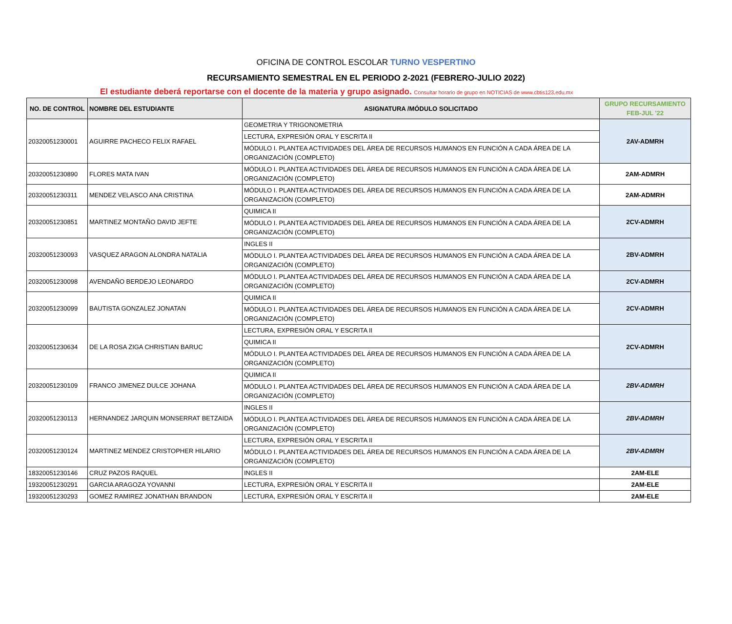OFICINA DE CONTROL ESCOLAR TURNO VESPERTINO
RECURSAMIENTO SEMESTRAL EN EL PERIODO 2-2021 (FEBRERO-JULIO 2022)
El estudiante deberá reportarse con el docente de la materia y grupo asignado. Consultar horario de grupo en NOTICIAS de www.cbtis123.edu.mx
| NO. DE CONTROL | NOMBRE DEL ESTUDIANTE | ASIGNATURA /MÓDULO SOLICITADO | GRUPO RECURSAMIENTO FEB-JUL '22 |
| --- | --- | --- | --- |
| 20320051230001 | AGUIRRE PACHECO FELIX RAFAEL | GEOMETRIA Y TRIGONOMETRIA | 2AV-ADMRH |
| | | LECTURA, EXPRESIÓN ORAL Y ESCRITA II | |
| | | MÓDULO I. PLANTEA ACTIVIDADES DEL ÁREA DE RECURSOS HUMANOS EN FUNCIÓN A CADA ÁREA DE LA ORGANIZACIÓN (COMPLETO) | |
| 20320051230890 | FLORES MATA IVAN | MÓDULO I. PLANTEA ACTIVIDADES DEL ÁREA DE RECURSOS HUMANOS EN FUNCIÓN A CADA ÁREA DE LA ORGANIZACIÓN (COMPLETO) | 2AM-ADMRH |
| 20320051230311 | MENDEZ VELASCO ANA CRISTINA | MÓDULO I. PLANTEA ACTIVIDADES DEL ÁREA DE RECURSOS HUMANOS EN FUNCIÓN A CADA ÁREA DE LA ORGANIZACIÓN (COMPLETO) | 2AM-ADMRH |
| 20320051230851 | MARTINEZ MONTAÑO DAVID JEFTE | QUIMICA II | 2CV-ADMRH |
| | | MÓDULO I. PLANTEA ACTIVIDADES DEL ÁREA DE RECURSOS HUMANOS EN FUNCIÓN A CADA ÁREA DE LA ORGANIZACIÓN (COMPLETO) | |
| 20320051230093 | VASQUEZ ARAGON ALONDRA NATALIA | INGLES II | 2BV-ADMRH |
| | | MÓDULO I. PLANTEA ACTIVIDADES DEL ÁREA DE RECURSOS HUMANOS EN FUNCIÓN A CADA ÁREA DE LA ORGANIZACIÓN (COMPLETO) | |
| 20320051230098 | AVENDAÑO BERDEJO LEONARDO | MÓDULO I. PLANTEA ACTIVIDADES DEL ÁREA DE RECURSOS HUMANOS EN FUNCIÓN A CADA ÁREA DE LA ORGANIZACIÓN (COMPLETO) | 2CV-ADMRH |
| 20320051230099 | BAUTISTA GONZALEZ JONATAN | QUIMICA II | 2CV-ADMRH |
| | | MÓDULO I. PLANTEA ACTIVIDADES DEL ÁREA DE RECURSOS HUMANOS EN FUNCIÓN A CADA ÁREA DE LA ORGANIZACIÓN (COMPLETO) | |
| 20320051230634 | DE LA ROSA ZIGA CHRISTIAN BARUC | LECTURA, EXPRESIÓN ORAL Y ESCRITA II | 2CV-ADMRH |
| | | QUIMICA II | |
| | | MÓDULO I. PLANTEA ACTIVIDADES DEL ÁREA DE RECURSOS HUMANOS EN FUNCIÓN A CADA ÁREA DE LA ORGANIZACIÓN (COMPLETO) | |
| 20320051230109 | FRANCO JIMENEZ DULCE JOHANA | QUIMICA II | 2BV-ADMRH |
| | | MÓDULO I. PLANTEA ACTIVIDADES DEL ÁREA DE RECURSOS HUMANOS EN FUNCIÓN A CADA ÁREA DE LA ORGANIZACIÓN (COMPLETO) | |
| 20320051230113 | HERNANDEZ JARQUIN MONSERRAT BETZAIDA | INGLES II | 2BV-ADMRH |
| | | MÓDULO I. PLANTEA ACTIVIDADES DEL ÁREA DE RECURSOS HUMANOS EN FUNCIÓN A CADA ÁREA DE LA ORGANIZACIÓN (COMPLETO) | |
| 20320051230124 | MARTINEZ MENDEZ CRISTOPHER HILARIO | LECTURA, EXPRESIÓN ORAL Y ESCRITA II | 2BV-ADMRH |
| | | MÓDULO I. PLANTEA ACTIVIDADES DEL ÁREA DE RECURSOS HUMANOS EN FUNCIÓN A CADA ÁREA DE LA ORGANIZACIÓN (COMPLETO) | |
| 18320051230146 | CRUZ PAZOS RAQUEL | INGLES II | 2AM-ELE |
| 19320051230291 | GARCIA ARAGOZA YOVANNI | LECTURA, EXPRESIÓN ORAL Y ESCRITA II | 2AM-ELE |
| 19320051230293 | GOMEZ RAMIREZ JONATHAN BRANDON | LECTURA, EXPRESIÓN ORAL Y ESCRITA II | 2AM-ELE |